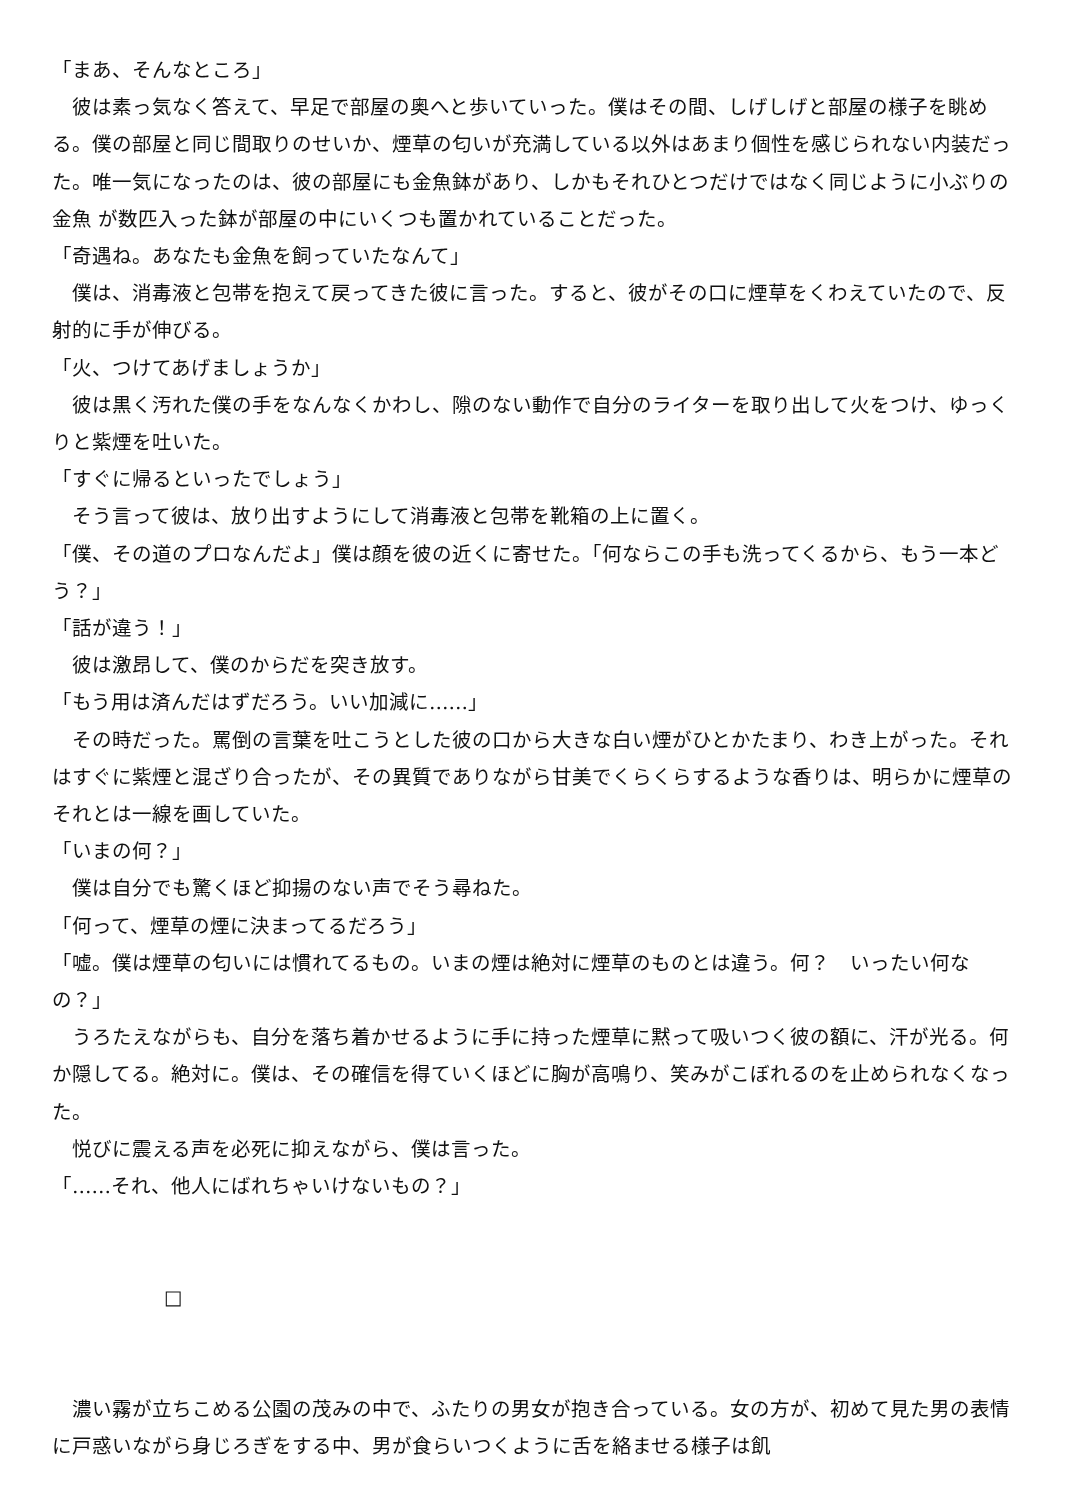「まあ、そんなところ」
　彼は素っ気なく答えて、早足で部屋の奥へと歩いていった。僕はその間、しげしげと部屋の様子を眺める。僕の部屋と同じ間取りのせいか、煙草の匂いが充満している以外はあまり個性を感じられない内装だった。唯一気になったのは、彼の部屋にも金魚鉢があり、しかもそれひとつだけではなく同じように小ぶりの金魚 が数匹入った鉢が部屋の中にいくつも置かれていることだった。
「奇遇ね。あなたも金魚を飼っていたなんて」
　僕は、消毒液と包帯を抱えて戻ってきた彼に言った。すると、彼がその口に煙草をくわえていたので、反射的に手が伸びる。
「火、つけてあげましょうか」
　彼は黒く汚れた僕の手をなんなくかわし、隙のない動作で自分のライターを取り出して火をつけ、ゆっくりと紫煙を吐いた。
「すぐに帰るといったでしょう」
　そう言って彼は、放り出すようにして消毒液と包帯を靴箱の上に置く。
「僕、その道のプロなんだよ」僕は顔を彼の近くに寄せた。「何ならこの手も洗ってくるから、もう一本どう？」
「話が違う！」
　彼は激昂して、僕のからだを突き放す。
「もう用は済んだはずだろう。いい加減に……」
　その時だった。罵倒の言葉を吐こうとした彼の口から大きな白い煙がひとかたまり、わき上がった。それはすぐに紫煙と混ざり合ったが、その異質でありながら甘美でくらくらするような香りは、明らかに煙草のそれとは一線を画していた。
「いまの何？」
　僕は自分でも驚くほど抑揚のない声でそう尋ねた。
「何って、煙草の煙に決まってるだろう」
「嘘。僕は煙草の匂いには慣れてるもの。いまの煙は絶対に煙草のものとは違う。何？　いったい何なの？」
　うろたえながらも、自分を落ち着かせるように手に持った煙草に黙って吸いつく彼の額に、汗が光る。何か隠してる。絶対に。僕は、その確信を得ていくほどに胸が高鳴り、笑みがこぼれるのを止められなくなった。
　悦びに震える声を必死に抑えながら、僕は言った。
「……それ、他人にばれちゃいけないもの？」
□
　濃い霧が立ちこめる公園の茂みの中で、ふたりの男女が抱き合っている。女の方が、初めて見た男の表情に戸惑いながら身じろぎをする中、男が食らいつくように舌を絡ませる様子は飢